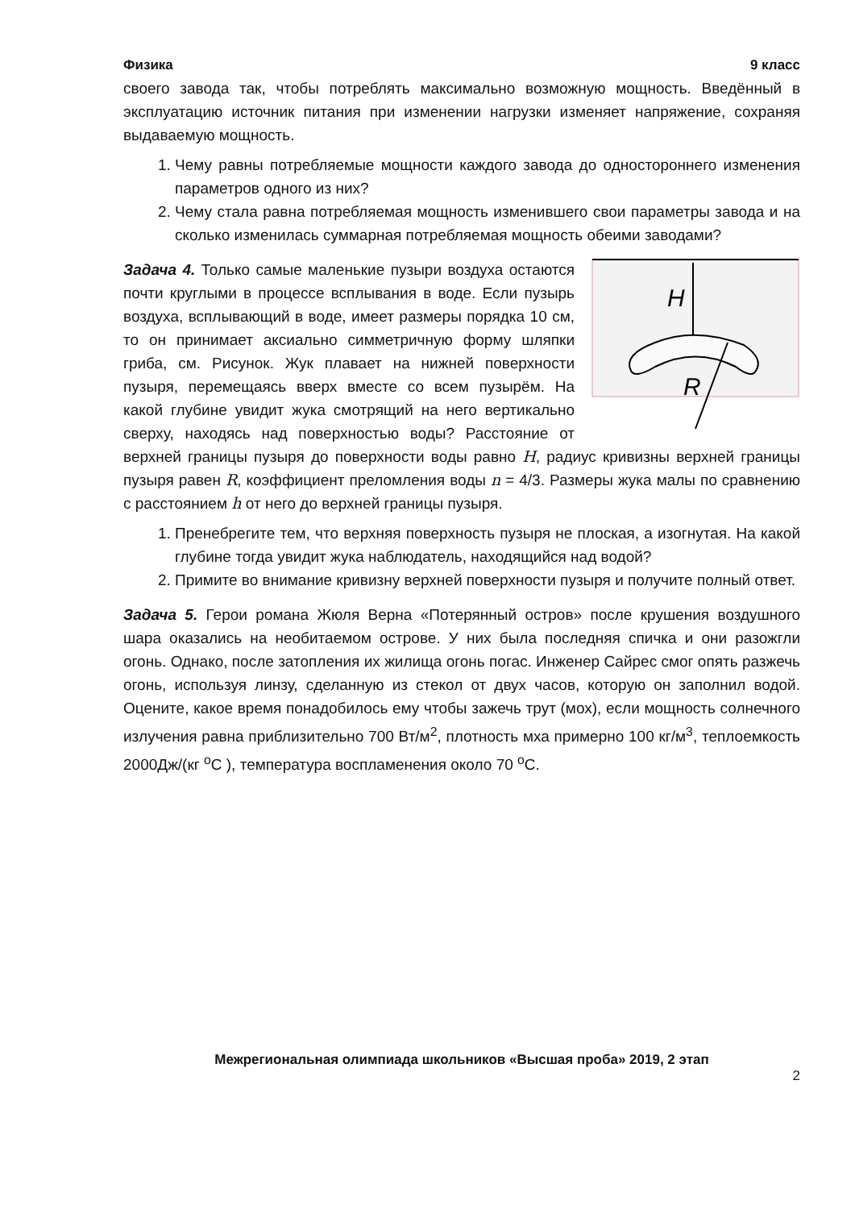Физика 9 класс
своего завода так, чтобы потреблять максимально возможную мощность. Введённый в эксплуатацию источник питания при изменении нагрузки изменяет напряжение, сохраняя выдаваемую мощность.
1. Чему равны потребляемые мощности каждого завода до одностороннего изменения параметров одного из них?
2. Чему стала равна потребляемая мощность изменившего свои параметры завода и на сколько изменилась суммарная потребляемая мощность обеими заводами?
H
R
Задача 4. Только самые маленькие пузыри воздуха остаются почти круглыми в процессе всплывания в воде. Если пузырь воздуха, всплывающий в воде, имеет размеры порядка 10 см, то он принимает аксиально симметричную форму шляпки гриба, см. Рисунок. Жук плавает на нижней поверхности пузыря, перемещаясь вверх вместе со всем пузырём. На какой глубине увидит жука смотрящий на него вертикально сверху, находясь над поверхностью воды? Расстояние от верхней границы пузыря до поверхности воды равно H, радиус кривизны верхней границы пузыря равен R, коэффициент преломления воды n = 4/3. Размеры жука малы по сравнению с расстоянием h от него до верхней границы пузыря.
1. Пренебрегите тем, что верхняя поверхность пузыря не плоская, а изогнутая. На какой глубине тогда увидит жука наблюдатель, находящийся над водой?
2. Примите во внимание кривизну верхней поверхности пузыря и получите полный ответ.
Задача 5. Герои романа Жюля Верна «Потерянный остров» после крушения воздушного шара оказались на необитаемом острове. У них была последняя спичка и они разожгли огонь. Однако, после затопления их жилища огонь погас. Инженер Сайрес смог опять разжечь огонь, используя линзу, сделанную из стекол от двух часов, которую он заполнил водой. Оцените, какое время понадобилось ему чтобы зажечь трут (мох), если мощность солнечного излучения равна приблизительно 700 Вт/м<sup>2</sup>, плотность мха примерно 100 кг/м<sup>3</sup>, теплоемкость 2000Дж/(кг <sup>o</sup>C ), температура воспламенения около 70 <sup>o</sup>C.
Межрегиональная олимпиада школьников «Высшая проба» 2019, 2 этап
2